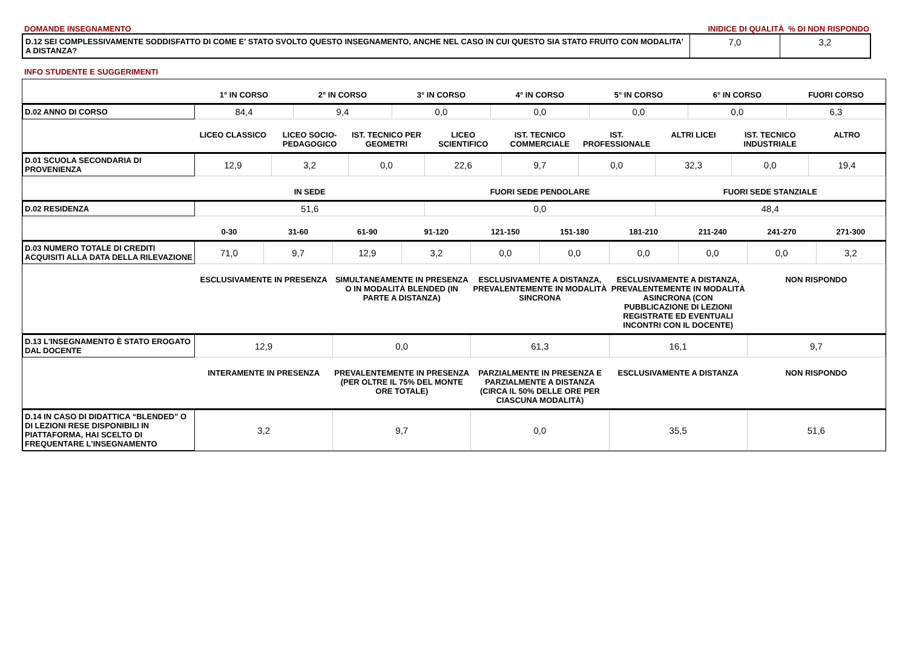DOMANDE INSEGNAMENTO INIDICE DI QUALITÀ % DI NON RISPONDO
| D.12 SEI COMPLESSIVAMENTE SODDISFATTO DI COME E' STATO SVOLTO QUESTO INSEGNAMENTO, ANCHE NEL CASO IN CUI QUESTO SIA STATO FRUITO CON MODALITA' A DISTANZA? | 7,0 | 3,2 |
INFO STUDENTE E SUGGERIMENTI
| | 1° IN CORSO | 2° IN CORSO | 3° IN CORSO | 4° IN CORSO | 5° IN CORSO | 6° IN CORSO | FUORI CORSO |
| --- | --- | --- | --- | --- | --- | --- | --- |
| D.02 ANNO DI CORSO | 84,4 | 9,4 | 0,0 | 0,0 | 0,0 | 0,0 | 6,3 |
| | LICEO CLASSICO | LICEO SOCIO-PEDAGOGICO | IST. TECNICO PER GEOMETRI | LICEO SCIENTIFICO | IST. TECNICO COMMERCIALE | IST. PROFESSIONALE | ALTRI LICEI | IST. TECNICO INDUSTRIALE | ALTRO |
| --- | --- | --- | --- | --- | --- | --- | --- | --- | --- |
| D.01 SCUOLA SECONDARIA DI PROVENIENZA | 12,9 | 3,2 | 0,0 | 22,6 | 9,7 | 0,0 | 32,3 | 0,0 | 19,4 |
| | IN SEDE | FUORI SEDE PENDOLARE | FUORI SEDE STANZIALE |
| --- | --- | --- | --- |
| D.02 RESIDENZA | 51,6 | 0,0 | 48,4 |
| | 0-30 | 31-60 | 61-90 | 91-120 | 121-150 | 151-180 | 181-210 | 211-240 | 241-270 | 271-300 |
| --- | --- | --- | --- | --- | --- | --- | --- | --- | --- | --- |
| D.03 NUMERO TOTALE DI CREDITI ACQUISITI ALLA DATA DELLA RILEVAZIONE | 71,0 | 9,7 | 12,9 | 3,2 | 0,0 | 0,0 | 0,0 | 0,0 | 0,0 | 3,2 |
| | ESCLUSIVAMENTE IN PRESENZA | SIMULTANEAMENTE IN PRESENZA O IN MODALITÀ BLENDED (IN PARTE A DISTANZA) | ESCLUSIVAMENTE A DISTANZA, PREVALENTEMENTE IN MODALITÀ SINCRONA | ESCLUSIVAMENTE A DISTANZA, PREVALENTEMENTE IN MODALITÀ ASINCRONA (CON PUBBLICAZIONE DI LEZIONI REGISTRATE ED EVENTUALI INCONTRI CON IL DOCENTE) | NON RISPONDO |
| --- | --- | --- | --- | --- | --- |
| D.13 L'INSEGNAMENTO È STATO EROGATO DAL DOCENTE | 12,9 | 0,0 | 61,3 | 16,1 | 9,7 |
| | INTERAMENTE IN PRESENZA | PREVALENTEMENTE IN PRESENZA (PER OLTRE IL 75% DEL MONTE ORE TOTALE) | PARZIALMENTE IN PRESENZA E PARZIALMENTE A DISTANZA (CIRCA IL 50% DELLE ORE PER CIASCUNA MODALITÀ) | ESCLUSIVAMENTE A DISTANZA | NON RISPONDO |
| --- | --- | --- | --- | --- | --- |
| D.14 IN CASO DI DIDATTICA “BLENDED” O DI LEZIONI RESE DISPONIBILI IN PIATTAFORMA, HAI SCELTO DI FREQUENTARE L'INSEGNAMENTO | 3,2 | 9,7 | 0,0 | 35,5 | 51,6 |